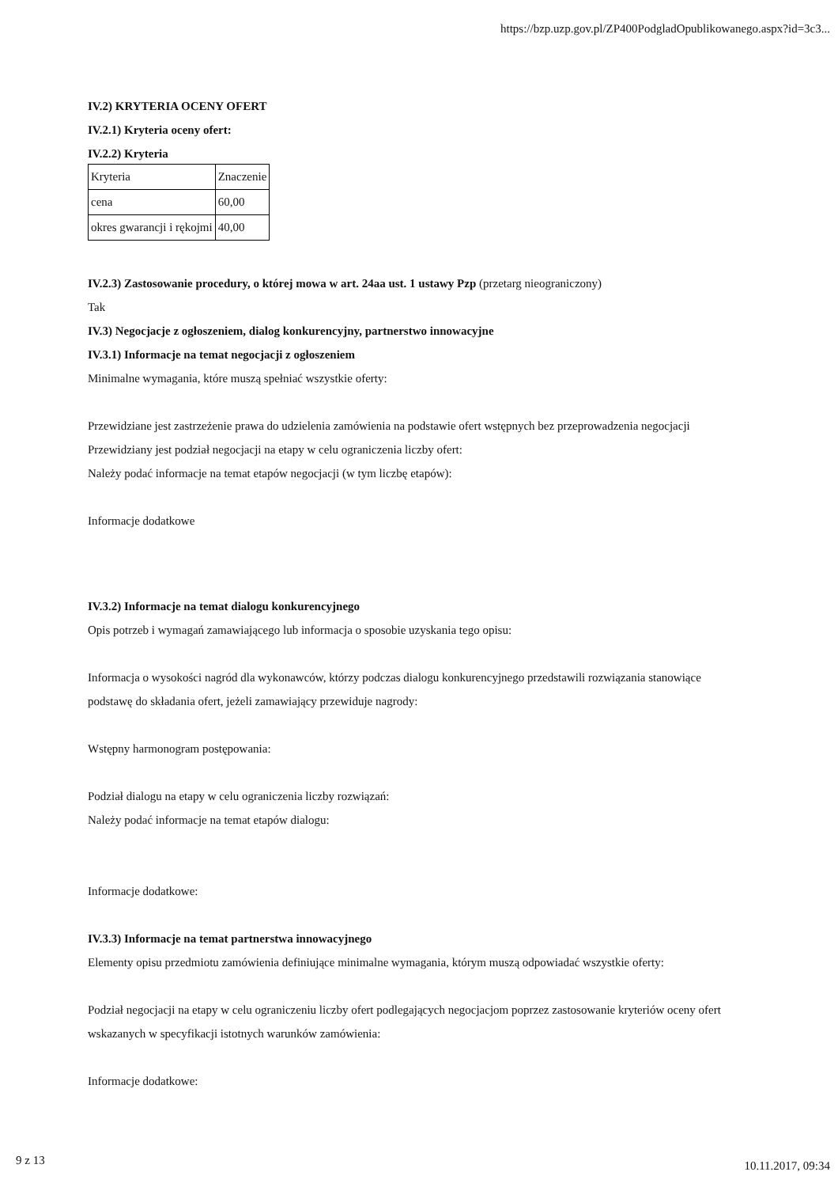https://bzp.uzp.gov.pl/ZP400PodgladOpublikowanego.aspx?id=3c3...
IV.2) KRYTERIA OCENY OFERT
IV.2.1) Kryteria oceny ofert:
IV.2.2) Kryteria
| Kryteria | Znaczenie |
| cena | 60,00 |
| okres gwarancji i rękojmi | 40,00 |
IV.2.3) Zastosowanie procedury, o której mowa w art. 24aa ust. 1 ustawy Pzp (przetarg nieograniczony)
Tak
IV.3) Negocjacje z ogłoszeniem, dialog konkurencyjny, partnerstwo innowacyjne
IV.3.1) Informacje na temat negocjacji z ogłoszeniem
Minimalne wymagania, które muszą spełniać wszystkie oferty:
Przewidziane jest zastrzeżenie prawa do udzielenia zamówienia na podstawie ofert wstępnych bez przeprowadzenia negocjacji
Przewidziany jest podział negocjacji na etapy w celu ograniczenia liczby ofert:
Należy podać informacje na temat etapów negocjacji (w tym liczbę etapów):
Informacje dodatkowe
IV.3.2) Informacje na temat dialogu konkurencyjnego
Opis potrzeb i wymagań zamawiającego lub informacja o sposobie uzyskania tego opisu:
Informacja o wysokości nagród dla wykonawców, którzy podczas dialogu konkurencyjnego przedstawili rozwiązania stanowiące
podstawę do składania ofert, jeżeli zamawiający przewiduje nagrody:
Wstępny harmonogram postępowania:
Podział dialogu na etapy w celu ograniczenia liczby rozwiązań:
Należy podać informacje na temat etapów dialogu:
Informacje dodatkowe:
IV.3.3) Informacje na temat partnerstwa innowacyjnego
Elementy opisu przedmiotu zamówienia definiujące minimalne wymagania, którym muszą odpowiadać wszystkie oferty:
Podział negocjacji na etapy w celu ograniczeniu liczby ofert podlegających negocjacjom poprzez zastosowanie kryteriów oceny ofert
wskazanych w specyfikacji istotnych warunków zamówienia:
Informacje dodatkowe:
9 z 13 10.11.2017, 09:34